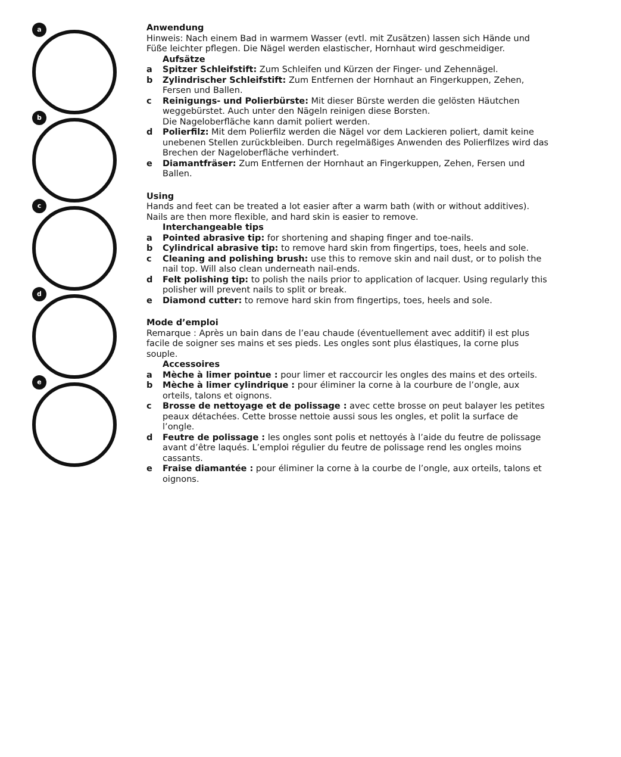a
b
c
d
e
Anwendung
Hinweis: Nach einem Bad in warmem Wasser (evtl. mit Zusätzen) lassen sich Hände und Füße leichter pflegen. Die Nägel werden elastischer, Hornhaut wird geschmeidiger.
Aufsätze
a Spitzer Schleifstift: Zum Schleifen und Kürzen der Finger- und Zehennägel.
b Zylindrischer Schleifstift: Zum Entfernen der Hornhaut an Fingerkuppen, Zehen, Fersen und Ballen.
c Reinigungs- und Polierbürste: Mit dieser Bürste werden die gelösten Häutchen weggebürstet. Auch unter den Nägeln reinigen diese Borsten.
Die Nageloberfläche kann damit poliert werden.
d Polierfilz: Mit dem Polierfilz werden die Nägel vor dem Lackieren poliert, damit keine unebenen Stellen zurückbleiben. Durch regelmäßiges Anwenden des Polierfilzes wird das Brechen der Nageloberfläche verhindert.
e Diamantfräser: Zum Entfernen der Hornhaut an Fingerkuppen, Zehen, Fersen und Ballen.
Using
Hands and feet can be treated a lot easier after a warm bath (with or without additives). Nails are then more flexible, and hard skin is easier to remove.
Interchangeable tips
a Pointed abrasive tip: for shortening and shaping finger and toe-nails.
b Cylindrical abrasive tip: to remove hard skin from fingertips, toes, heels and sole.
c Cleaning and polishing brush: use this to remove skin and nail dust, or to polish the nail top. Will also clean underneath nail-ends.
d Felt polishing tip: to polish the nails prior to application of lacquer. Using regularly this polisher will prevent nails to split or break.
e Diamond cutter: to remove hard skin from fingertips, toes, heels and sole.
Mode d’emploi
Remarque : Après un bain dans de l’eau chaude (éventuellement avec additif) il est plus facile de soigner ses mains et ses pieds. Les ongles sont plus élastiques, la corne plus souple.
Accessoires
a Mèche à limer pointue : pour limer et raccourcir les ongles des mains et des orteils.
b Mèche à limer cylindrique : pour éliminer la corne à la courbure de l’ongle, aux orteils, talons et oignons.
c Brosse de nettoyage et de polissage : avec cette brosse on peut balayer les petites peaux détachées. Cette brosse nettoie aussi sous les ongles, et polit la surface de l’ongle.
d Feutre de polissage : les ongles sont polis et nettoyés à l’aide du feutre de polissage avant d’être laqués. L’emploi régulier du feutre de polissage rend les ongles moins cassants.
e Fraise diamantée : pour éliminer la corne à la courbe de l’ongle, aux orteils, talons et oignons.